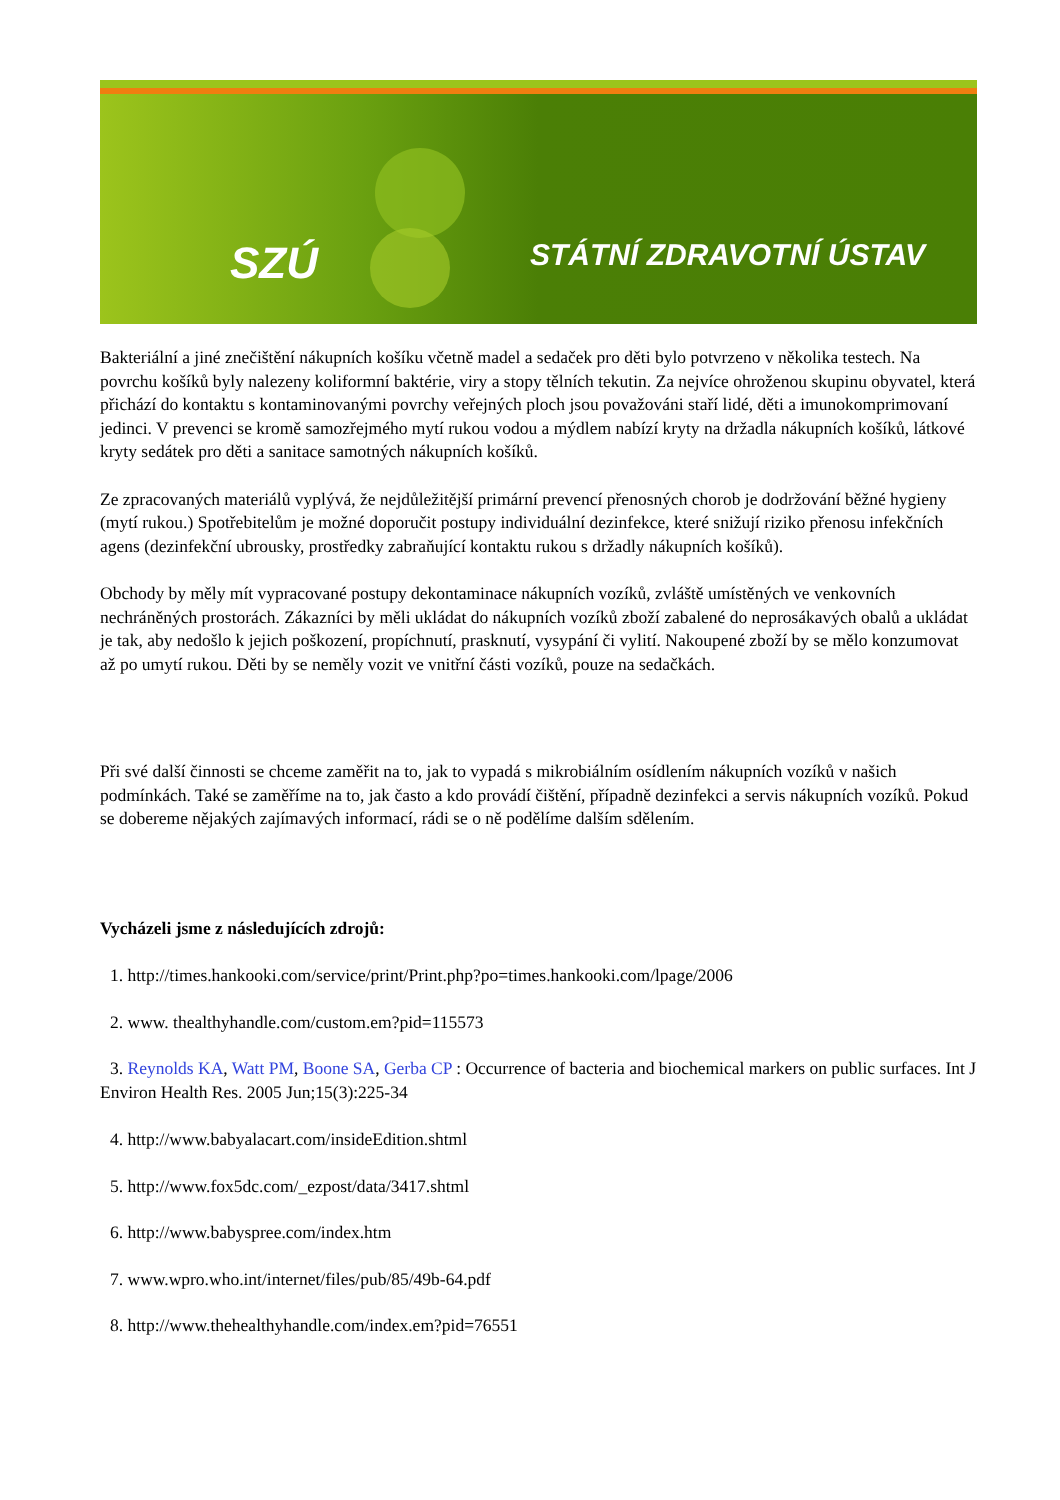SZÚ STÁTNÍ ZDRAVOTNÍ ÚSTAV
Bakteriální a jiné znečištění nákupních košíku včetně madel a sedaček pro děti bylo potvrzeno v několika testech. Na povrchu košíků byly nalezeny koliformní baktérie, viry a stopy tělních tekutin. Za nejvíce ohroženou skupinu obyvatel, která přichází do kontaktu s kontaminovanými povrchy veřejných ploch jsou považováni staří lidé, děti a imunokomprimovaní jedinci. V prevenci se kromě samozřejmého mytí rukou vodou a mýdlem nabízí kryty na držadla nákupních košíků, látkové kryty sedátek pro děti a sanitace samotných nákupních košíků.
Ze zpracovaných materiálů vyplývá, že nejdůležitější primární prevencí přenosných chorob je dodržování běžné hygieny (mytí rukou.) Spotřebitelům je možné doporučit postupy individuální dezinfekce, které snižují riziko přenosu infekčních agens (dezinfekční ubrousky, prostředky zabraňující kontaktu rukou s držadly nákupních košíků).
Obchody by měly mít vypracované postupy dekontaminace nákupních vozíků, zvláště umístěných ve venkovních nechráněných prostorách. Zákazníci by měli ukládat do nákupních vozíků zboží zabalené do neprosákavých obalů a ukládat je tak, aby nedošlo k jejich poškození, propíchnutí, prasknutí, vysypání či vylití. Nakoupené zboží by se mělo konzumovat až po umytí rukou. Děti by se neměly vozit ve vnitřní části vozíků, pouze na sedačkách.
Při své další činnosti se chceme zaměřit na to, jak to vypadá s mikrobiálním osídlením nákupních vozíků v našich podmínkách. Také se zaměříme na to, jak často a kdo provádí čištění, případně dezinfekci a servis nákupních vozíků. Pokud se dobereme nějakých zajímavých informací, rádi se o ně podělíme dalším sdělením.
Vycházeli jsme z následujících zdrojů:
1. http://times.hankooki.com/service/print/Print.php?po=times.hankooki.com/lpage/2006
2. www. thealthyhandle.com/custom.em?pid=115573
3. Reynolds KA, Watt PM, Boone SA, Gerba CP : Occurrence of bacteria and biochemical markers on public surfaces. Int J Environ Health Res. 2005 Jun;15(3):225-34
4. http://www.babyalacart.com/insideEdition.shtml
5. http://www.fox5dc.com/_ezpost/data/3417.shtml
6. http://www.babyspree.com/index.htm
7. www.wpro.who.int/internet/files/pub/85/49b-64.pdf
8. http://www.thehealthyhandle.com/index.em?pid=76551